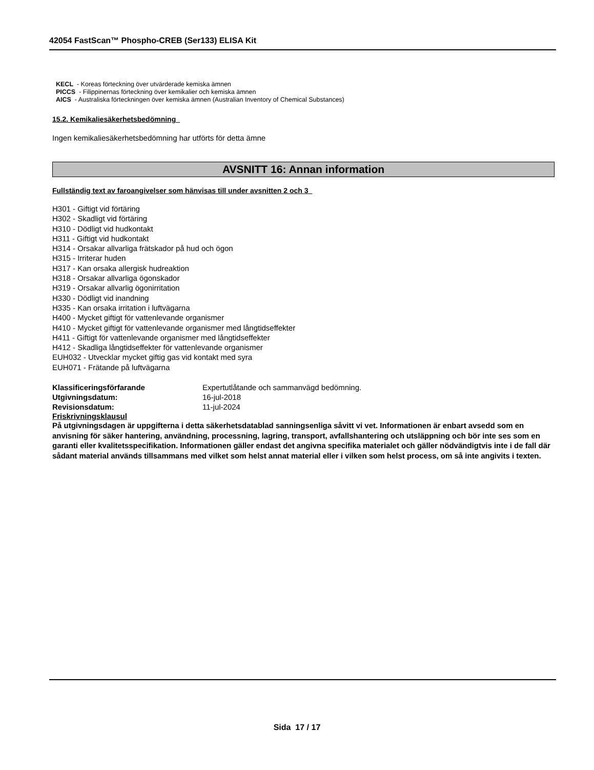42054 FastScan™ Phospho-CREB (Ser133) ELISA Kit
KECL - Koreas förteckning över utvärderade kemiska ämnen
PICCS - Filippinernas förteckning över kemikalier och kemiska ämnen
AICS - Australiska förteckningen över kemiska ämnen (Australian Inventory of Chemical Substances)
15.2. Kemikaliesäkerhetsbedömning
Ingen kemikaliesäkerhetsbedömning har utförts för detta ämne
AVSNITT 16: Annan information
Fullständig text av faroangivelser som hänvisas till under avsnitten 2 och 3
H301 - Giftigt vid förtäring
H302 - Skadligt vid förtäring
H310 - Dödligt vid hudkontakt
H311 - Giftigt vid hudkontakt
H314 - Orsakar allvarliga frätskador på hud och ögon
H315 - Irriterar huden
H317 - Kan orsaka allergisk hudreaktion
H318 - Orsakar allvarliga ögonskador
H319 - Orsakar allvarlig ögonirritation
H330 - Dödligt vid inandning
H335 - Kan orsaka irritation i luftvägarna
H400 - Mycket giftigt för vattenlevande organismer
H410 - Mycket giftigt för vattenlevande organismer med långtidseffekter
H411 - Giftigt för vattenlevande organismer med långtidseffekter
H412 - Skadliga långtidseffekter för vattenlevande organismer
EUH032 - Utvecklar mycket giftig gas vid kontakt med syra
EUH071 - Frätande på luftvägarna
Klassificeringsförfarande Expertutlåtande och sammanvägd bedömning.
Utgivningsdatum: 16-jul-2018
Revisionsdatum: 11-jul-2024
Friskrivningsklausul
På utgivningsdagen är uppgifterna i detta säkerhetsdatablad sanningsenliga såvitt vi vet. Informationen är enbart avsedd som en anvisning för säker hantering, användning, processning, lagring, transport, avfallshantering och utsläppning och bör inte ses som en garanti eller kvalitetsspecifikation. Informationen gäller endast det angivna specifika materialet och gäller nödvändigtvis inte i de fall där sådant material används tillsammans med vilket som helst annat material eller i vilken som helst process, om så inte angivits i texten.
Sida 17 / 17